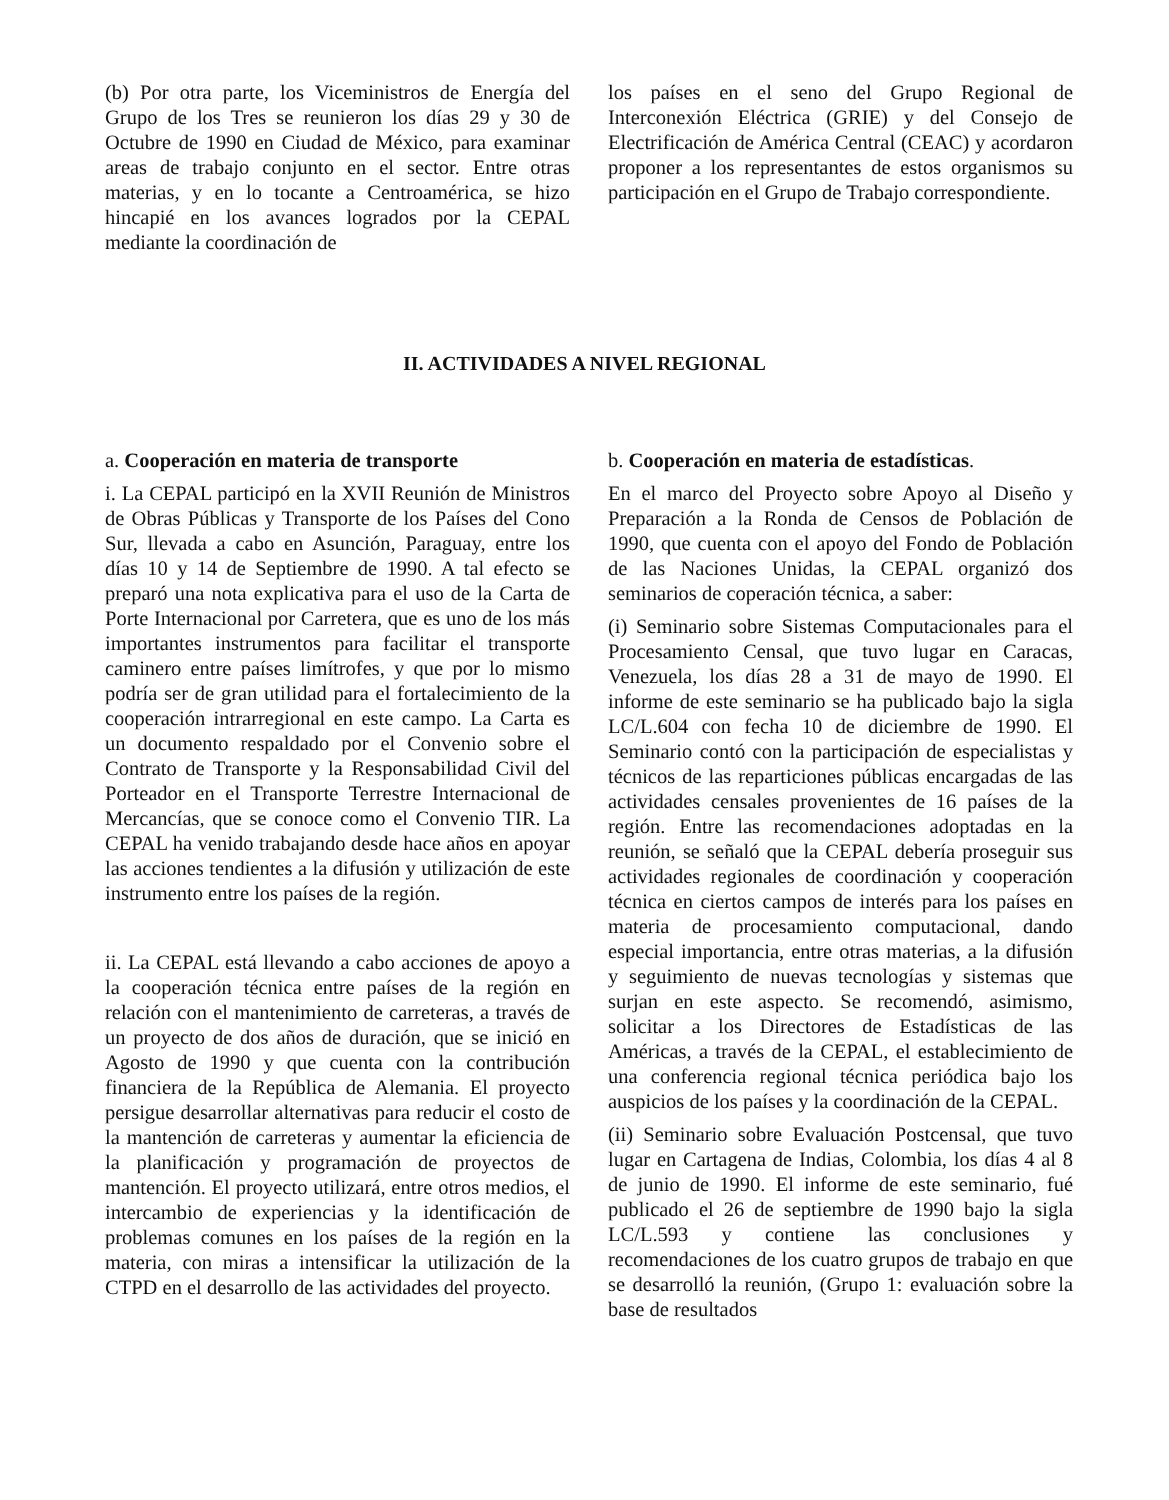(b) Por otra parte, los Viceministros de Energía del Grupo de los Tres se reunieron los días 29 y 30 de Octubre de 1990 en Ciudad de México, para examinar areas de trabajo conjunto en el sector. Entre otras materias, y en lo tocante a Centroamérica, se hizo hincapié en los avances logrados por la CEPAL mediante la coordinación de
los países en el seno del Grupo Regional de Interconexión Eléctrica (GRIE) y del Consejo de Electrificación de América Central (CEAC) y acordaron proponer a los representantes de estos organismos su participación en el Grupo de Trabajo correspondiente.
II. ACTIVIDADES A NIVEL REGIONAL
a. Cooperación en materia de transporte
i. La CEPAL participó en la XVII Reunión de Ministros de Obras Públicas y Transporte de los Países del Cono Sur, llevada a cabo en Asunción, Paraguay, entre los días 10 y 14 de Septiembre de 1990. A tal efecto se preparó una nota explicativa para el uso de la Carta de Porte Internacional por Carretera, que es uno de los más importantes instrumentos para facilitar el transporte caminero entre países limítrofes, y que por lo mismo podría ser de gran utilidad para el fortalecimiento de la cooperación intrarregional en este campo. La Carta es un documento respaldado por el Convenio sobre el Contrato de Transporte y la Responsabilidad Civil del Porteador en el Transporte Terrestre Internacional de Mercancías, que se conoce como el Convenio TIR. La CEPAL ha venido trabajando desde hace años en apoyar las acciones tendientes a la difusión y utilización de este instrumento entre los países de la región.
ii. La CEPAL está llevando a cabo acciones de apoyo a la cooperación técnica entre países de la región en relación con el mantenimiento de carreteras, a través de un proyecto de dos años de duración, que se inició en Agosto de 1990 y que cuenta con la contribución financiera de la República de Alemania. El proyecto persigue desarrollar alternativas para reducir el costo de la mantención de carreteras y aumentar la eficiencia de la planificación y programación de proyectos de mantención. El proyecto utilizará, entre otros medios, el intercambio de experiencias y la identificación de problemas comunes en los países de la región en la materia, con miras a intensificar la utilización de la CTPD en el desarrollo de las actividades del proyecto.
b. Cooperación en materia de estadísticas.
En el marco del Proyecto sobre Apoyo al Diseño y Preparación a la Ronda de Censos de Población de 1990, que cuenta con el apoyo del Fondo de Población de las Naciones Unidas, la CEPAL organizó dos seminarios de coperación técnica, a saber:
(i) Seminario sobre Sistemas Computacionales para el Procesamiento Censal, que tuvo lugar en Caracas, Venezuela, los días 28 a 31 de mayo de 1990. El informe de este seminario se ha publicado bajo la sigla LC/L.604 con fecha 10 de diciembre de 1990. El Seminario contó con la participación de especialistas y técnicos de las reparticiones públicas encargadas de las actividades censales provenientes de 16 países de la región. Entre las recomendaciones adoptadas en la reunión, se señaló que la CEPAL debería proseguir sus actividades regionales de coordinación y cooperación técnica en ciertos campos de interés para los países en materia de procesamiento computacional, dando especial importancia, entre otras materias, a la difusión y seguimiento de nuevas tecnologías y sistemas que surjan en este aspecto. Se recomendó, asimismo, solicitar a los Directores de Estadísticas de las Américas, a través de la CEPAL, el establecimiento de una conferencia regional técnica periódica bajo los auspicios de los países y la coordinación de la CEPAL.
(ii) Seminario sobre Evaluación Postcensal, que tuvo lugar en Cartagena de Indias, Colombia, los días 4 al 8 de junio de 1990. El informe de este seminario, fué publicado el 26 de septiembre de 1990 bajo la sigla LC/L.593 y contiene las conclusiones y recomendaciones de los cuatro grupos de trabajo en que se desarrolló la reunión, (Grupo 1: evaluación sobre la base de resultados